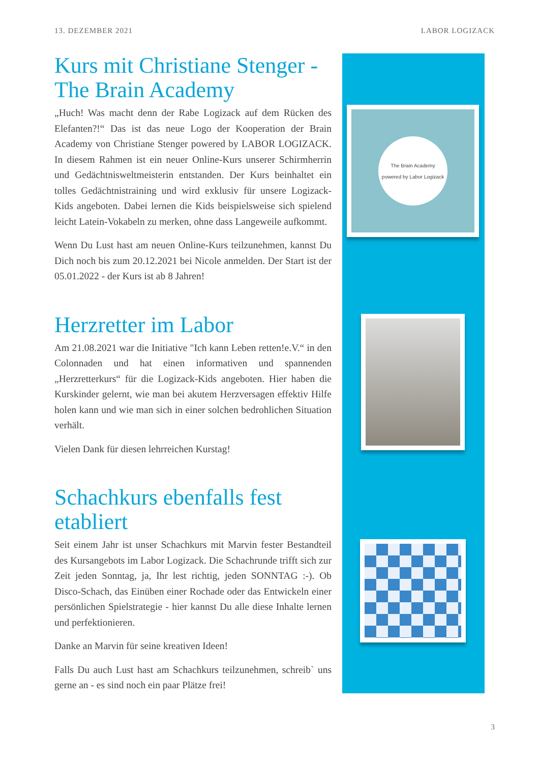13. DEZEMBER 2021 LABOR LOGIZACK
Kurs mit Christiane Stenger - The Brain Academy
„Huch! Was macht denn der Rabe Logizack auf dem Rücken des Elefanten?!“ Das ist das neue Logo der Kooperation der Brain Academy von Christiane Stenger powered by LABOR LOGIZACK. In diesem Rahmen ist ein neuer Online-Kurs unserer Schirmherrin und Gedächtnisweltmeisterin entstanden. Der Kurs beinhaltet ein tolles Gedächtnistraining und wird exklusiv für unsere Logizack-Kids angeboten. Dabei lernen die Kids beispielsweise sich spielend leicht Latein-Vokabeln zu merken, ohne dass Langeweile aufkommt.
Wenn Du Lust hast am neuen Online-Kurs teilzunehmen, kannst Du Dich noch bis zum 20.12.2021 bei Nicole anmelden. Der Start ist der 05.01.2022 - der Kurs ist ab 8 Jahren!
Herzretter im Labor
Am 21.08.2021 war die Initiative "Ich kann Leben retten!e.V.“ in den Colonnaden und hat einen informativen und spannenden „Herzretterkurs“ für die Logizack-Kids angeboten. Hier haben die Kurskinder gelernt, wie man bei akutem Herzversagen effektiv Hilfe holen kann und wie man sich in einer solchen bedrohlichen Situation verhält.
Vielen Dank für diesen lehrreichen Kurstag!
Schachkurs ebenfalls fest etabliert
Seit einem Jahr ist unser Schachkurs mit Marvin fester Bestandteil des Kursangebots im Labor Logizack. Die Schachrunde trifft sich zur Zeit jeden Sonntag, ja, Ihr lest richtig, jeden SONNTAG :-). Ob Disco-Schach, das Einüben einer Rochade oder das Entwickeln einer persönlichen Spielstrategie - hier kannst Du alle diese Inhalte lernen und perfektionieren.
Danke an Marvin für seine kreativen Ideen!
Falls Du auch Lust hast am Schachkurs teilzunehmen, schreib` uns gerne an - es sind noch ein paar Plätze frei!
The Brain Academy
powered by Labor Logizack
3